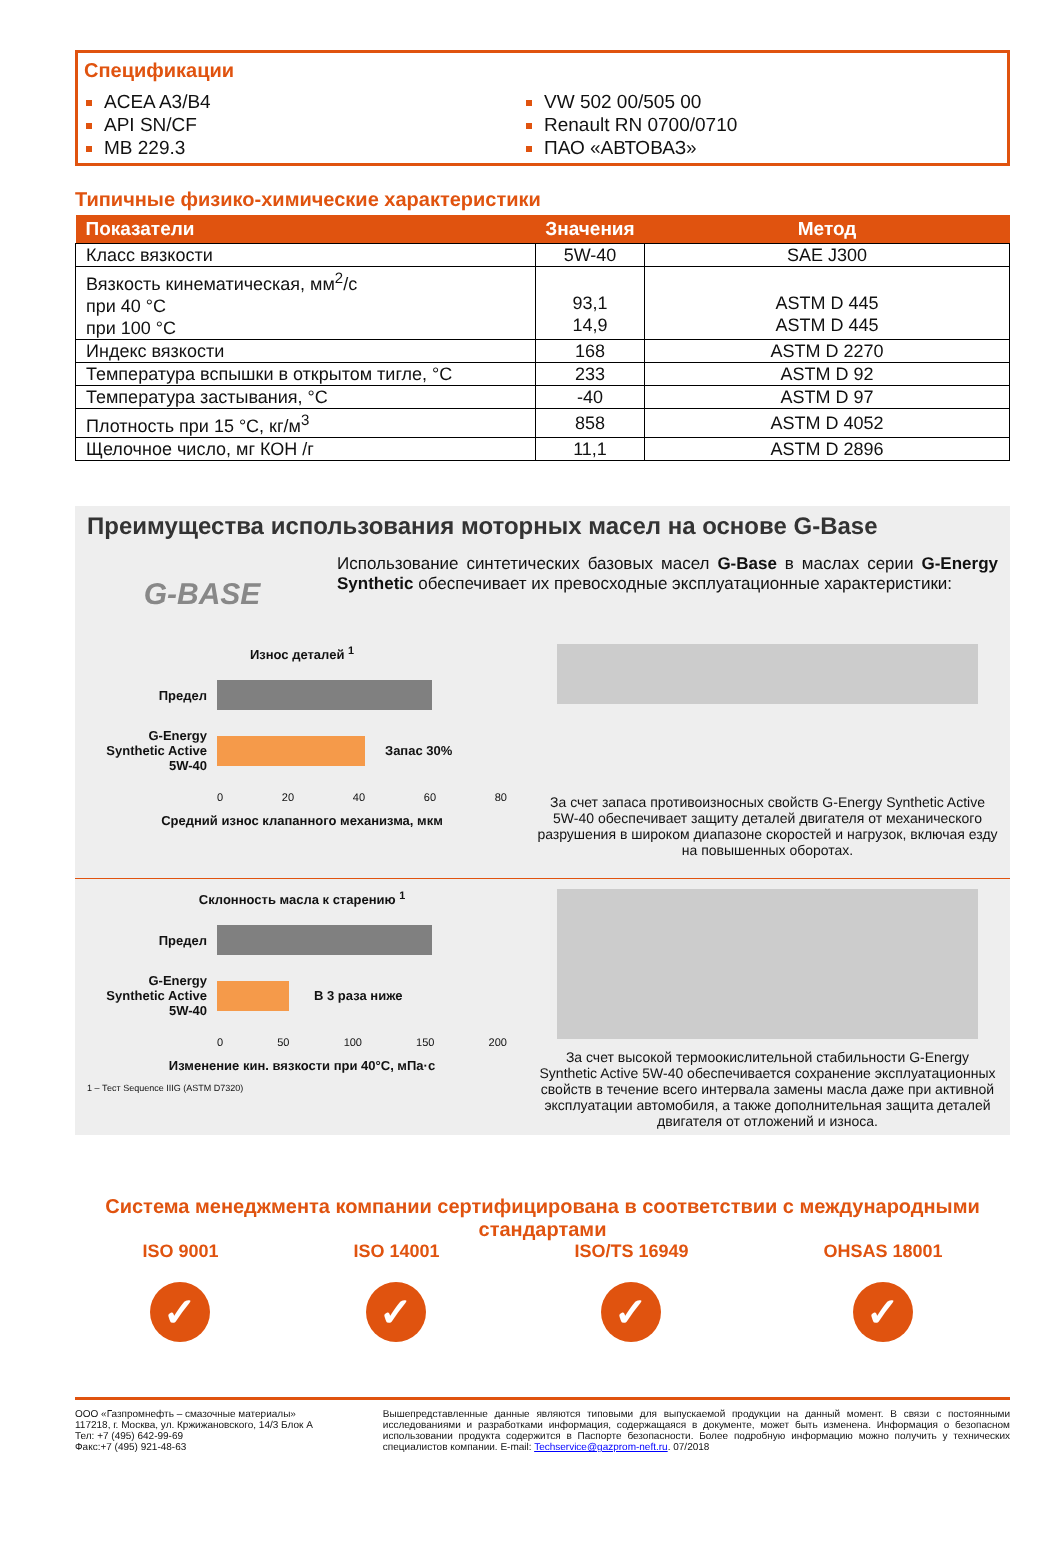Спецификации
ACEA A3/B4
API SN/CF
MB 229.3
VW 502 00/505 00
Renault RN 0700/0710
ПАО «АВТОВАЗ»
Типичные физико-химические характеристики
| Показатели | Значения | Метод |
| --- | --- | --- |
| Класс вязкости | 5W-40 | SAE J300 |
| Вязкость кинематическая, мм<sup>2</sup>/с при 40 °С при 100 °С | 93,1 14,9 | ASTM D 445 ASTM D 445 |
| Индекс вязкости | 168 | ASTM D 2270 |
| Температура вспышки в открытом тигле, °С | 233 | ASTM D 92 |
| Температура застывания, °С | -40 | ASTM D 97 |
| Плотность при 15 °С, кг/м<sup>3</sup> | 858 | ASTM D 4052 |
| Щелочное число, мг КОН /г | 11,1 | ASTM D 2896 |
Преимущества использования моторных масел на основе G-Base
G-BASE
Использование синтетических базовых масел G-Base в маслах серии G-Energy Synthetic обеспечивает их превосходные эксплуатационные характеристики:
Износ деталей <sup>1</sup>
Предел
G-Energy Synthetic Active 5W-40
Запас 30%
0 20 40 60 80
Средний износ клапанного механизма, мкм
За счет запаса противоизносных свойств G-Energy Synthetic Active 5W-40 обеспечивает защиту деталей двигателя от механического разрушения в широком диапазоне скоростей и нагрузок, включая езду на повышенных оборотах.
Склонность масла к старению <sup>1</sup>
Предел
G-Energy Synthetic Active 5W-40
В 3 раза ниже
0 50 100 150 200
Изменение кин. вязкости при 40°С, мПа·с
1 – Тест Sequence IIIG (ASTM D7320)
За счет высокой термоокислительной стабильности G-Energy Synthetic Active 5W-40 обеспечивается сохранение эксплуатационных свойств в течение всего интервала замены масла даже при активной эксплуатации автомобиля, а также дополнительная защита деталей двигателя от отложений и износа.
Система менеджмента компании сертифицирована в соответствии с международными стандартами
ISO 9001
✓
ISO 14001
✓
ISO/TS 16949
✓
OHSAS 18001
✓
ООО «Газпромнефть – смазочные материалы»
117218, г. Москва, ул. Кржижановского, 14/3 Блок А
Тел: +7 (495) 642-99-69
Факс:+7 (495) 921-48-63
Вышепредставленные данные являются типовыми для выпускаемой продукции на данный момент. В связи с постоянными исследованиями и разработками информация, содержащаяся в документе, может быть изменена. Информация о безопасном использовании продукта содержится в Паспорте безопасности. Более подробную информацию можно получить у технических специалистов компании. E-mail: Techservice@gazprom-neft.ru. 07/2018